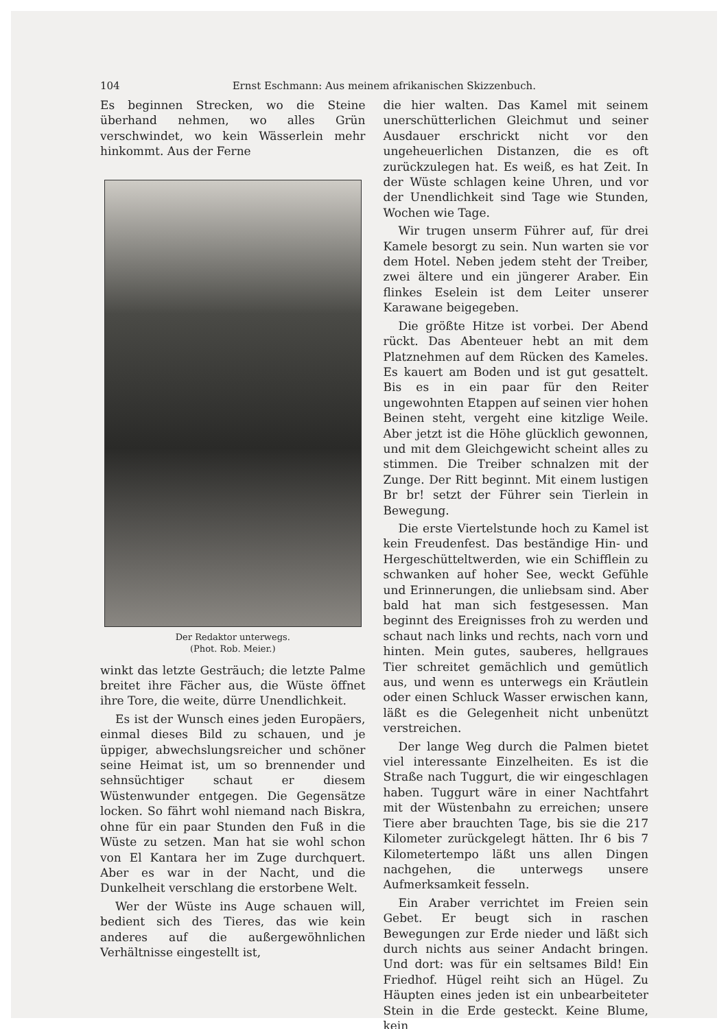104 Ernst Eschmann: Aus meinem afrikanischen Skizzenbuch.
Es beginnen Strecken, wo die Steine überhand nehmen, wo alles Grün verschwindet, wo kein Wässerlein mehr hinkommt. Aus der Ferne
Der Redaktor unterwegs.
(Phot. Rob. Meier.)
winkt das letzte Gesträuch; die letzte Palme breitet ihre Fächer aus, die Wüste öffnet ihre Tore, die weite, dürre Unendlichkeit.
Es ist der Wunsch eines jeden Europäers, einmal dieses Bild zu schauen, und je üppiger, abwechslungsreicher und schöner seine Heimat ist, um so brennender und sehnsüchtiger schaut er diesem Wüstenwunder entgegen. Die Gegensätze locken. So fährt wohl niemand nach Biskra, ohne für ein paar Stunden den Fuß in die Wüste zu setzen. Man hat sie wohl schon von El Kantara her im Zuge durchquert. Aber es war in der Nacht, und die Dunkelheit verschlang die erstorbene Welt.
Wer der Wüste ins Auge schauen will, bedient sich des Tieres, das wie kein anderes auf die außergewöhnlichen Verhältnisse eingestellt ist,
die hier walten. Das Kamel mit seinem unerschütterlichen Gleichmut und seiner Ausdauer erschrickt nicht vor den ungeheuerlichen Distanzen, die es oft zurückzulegen hat. Es weiß, es hat Zeit. In der Wüste schlagen keine Uhren, und vor der Unendlichkeit sind Tage wie Stunden, Wochen wie Tage.
Wir trugen unserm Führer auf, für drei Kamele besorgt zu sein. Nun warten sie vor dem Hotel. Neben jedem steht der Treiber, zwei ältere und ein jüngerer Araber. Ein flinkes Eselein ist dem Leiter unserer Karawane beigegeben.
Die größte Hitze ist vorbei. Der Abend rückt. Das Abenteuer hebt an mit dem Platznehmen auf dem Rücken des Kameles. Es kauert am Boden und ist gut gesattelt. Bis es in ein paar für den Reiter ungewohnten Etappen auf seinen vier hohen Beinen steht, vergeht eine kitzlige Weile. Aber jetzt ist die Höhe glücklich gewonnen, und mit dem Gleichgewicht scheint alles zu stimmen. Die Treiber schnalzen mit der Zunge. Der Ritt beginnt. Mit einem lustigen Br br! setzt der Führer sein Tierlein in Bewegung.
Die erste Viertelstunde hoch zu Kamel ist kein Freudenfest. Das beständige Hin- und Hergeschütteltwerden, wie ein Schifflein zu schwanken auf hoher See, weckt Gefühle und Erinnerungen, die unliebsam sind. Aber bald hat man sich festgesessen. Man beginnt des Ereignisses froh zu werden und schaut nach links und rechts, nach vorn und hinten. Mein gutes, sauberes, hellgraues Tier schreitet gemächlich und gemütlich aus, und wenn es unterwegs ein Kräutlein oder einen Schluck Wasser erwischen kann, läßt es die Gelegenheit nicht unbenützt verstreichen.
Der lange Weg durch die Palmen bietet viel interessante Einzelheiten. Es ist die Straße nach Tuggurt, die wir eingeschlagen haben. Tuggurt wäre in einer Nachtfahrt mit der Wüstenbahn zu erreichen; unsere Tiere aber brauchten Tage, bis sie die 217 Kilometer zurückgelegt hätten. Ihr 6 bis 7 Kilometertempo läßt uns allen Dingen nachgehen, die unterwegs unsere Aufmerksamkeit fesseln.
Ein Araber verrichtet im Freien sein Gebet. Er beugt sich in raschen Bewegungen zur Erde nieder und läßt sich durch nichts aus seiner Andacht bringen. Und dort: was für ein seltsames Bild! Ein Friedhof. Hügel reiht sich an Hügel. Zu Häupten eines jeden ist ein unbearbeiteter Stein in die Erde gesteckt. Keine Blume, kein